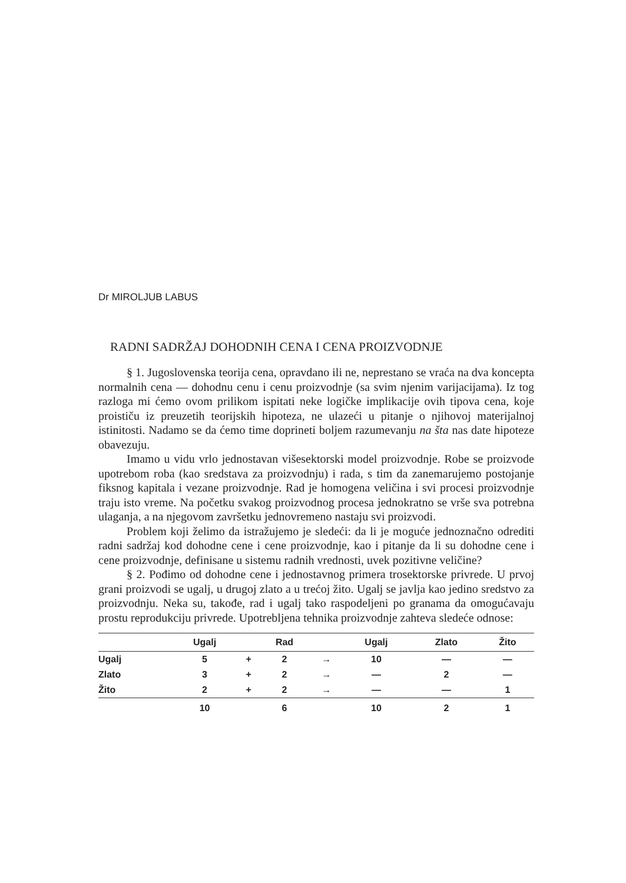Dr MIROLJUB LABUS
RADNI SADRŽAJ DOHODNIH CENA I CENA PROIZVODNJE
§ 1. Jugoslovenska teorija cena, opravdano ili ne, neprestano se vraća na dva koncepta normalnih cena — dohodnu cenu i cenu proizvodnje (sa svim njenim varijacijama). Iz tog razloga mi ćemo ovom prilikom ispitati neke logičke implikacije ovih tipova cena, koje proističu iz preuzetih teorijskih hipoteza, ne ulazeći u pitanje o njihovoj materijalnoj istinitosti. Nadamo se da ćemo time doprineti boljem razumevanju na šta nas date hipoteze obavezuju.
Imamo u vidu vrlo jednostavan višesektorski model proizvodnje. Robe se proizvode upotrebom roba (kao sredstava za proizvodnju) i rada, s tim da zanemarujemo postojanje fiksnog kapitala i vezane proizvodnje. Rad je homogena veličina i svi procesi proizvodnje traju isto vreme. Na početku svakog proizvodnog procesa jednokratno se vrše sva potrebna ulaganja, a na njegovom završetku jednovremeno nastaju svi proizvodi.
Problem koji želimo da istražujemo je sledeći: da li je moguće jednoznačno odrediti radni sadržaj kod dohodne cene i cene proizvodnje, kao i pitanje da li su dohodne cene i cene proizvodnje, definisane u sistemu radnih vrednosti, uvek pozitivne veličine?
§ 2. Pođimo od dohodne cene i jednostavnog primera trosektorske privrede. U prvoj grani proizvodi se ugalj, u drugoj zlato a u trećoj žito. Ugalj se javlja kao jedino sredstvo za proizvodnju. Neka su, takođe, rad i ugalj tako raspodeljeni po granama da omogućavaju prostu reprodukciju privrede. Upotrebljena tehnika proizvodnje zahteva sledeće odnose:
| | Ugalj | | Rad | | Ugalj | Zlato | Žito |
| --- | --- | --- | --- | --- | --- | --- | --- |
| Ugalj | 5 | + | 2 | → | 10 | — | — |
| Zlato | 3 | + | 2 | → | — | 2 | — |
| Žito | 2 | + | 2 | → | — | — | 1 |
| | 10 | | 6 | | 10 | 2 | 1 |